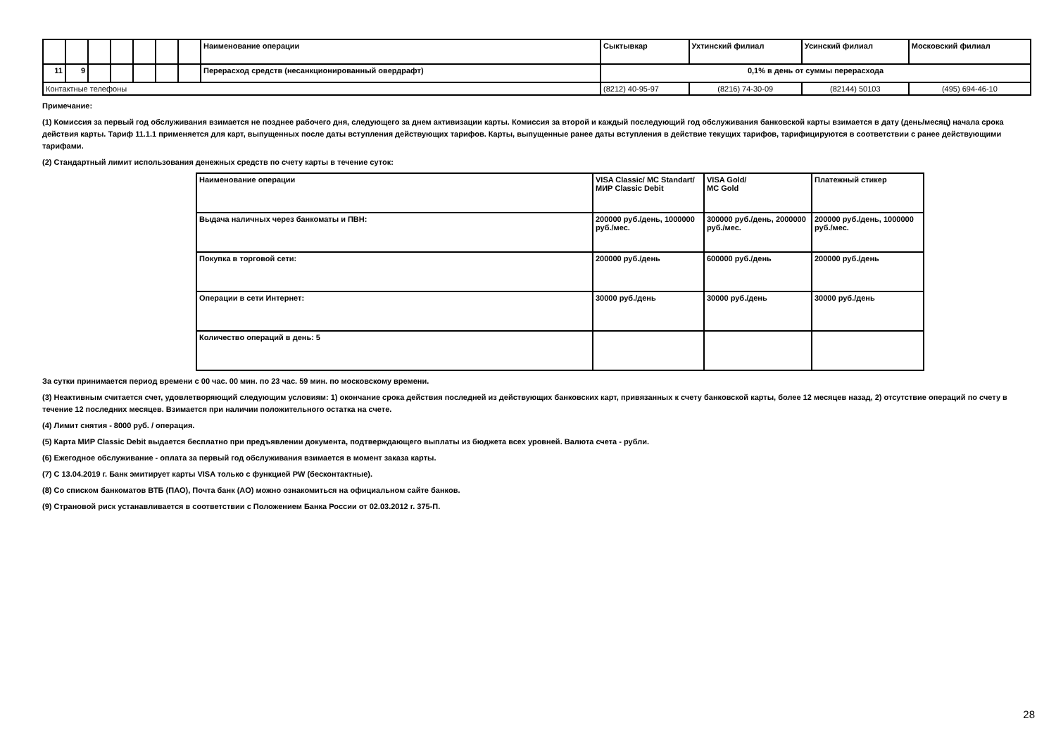| | | | | | | | Наименование операции | Сыктывкар | Ухтинский филиал | Усинский филиал | Московский филиал |
| 11 | 9 | | | | | | Перерасход средств (несанкционированный овердрафт) | 0,1% в день от суммы перерасхода | | | |
| Контактные телефоны | | | | | | | | (8212) 40-95-97 | (8216) 74-30-09 | (82144) 50103 | (495) 694-46-10 |
Примечание:
(1) Комиссия за первый год обслуживания взимается не позднее рабочего дня, следующего за днем активизации карты. Комиссия за второй и каждый последующий год обслуживания банковской карты взимается в дату (день/месяц) начала срока действия карты. Тариф 11.1.1 применяется для карт, выпущенных после даты вступления действующих тарифов. Карты, выпущенные ранее даты вступления в действие текущих тарифов, тарифицируются в соответствии с ранее действующими тарифами.
(2) Стандартный лимит использования денежных средств по счету карты в течение суток:
| Наименование операции | VISA Classic/ MC Standart/ МИР Classic Debit | VISA Gold/ MC Gold | Платежный стикер |
| Выдача наличных через банкоматы и ПВН: | 200000 руб./день, 1000000 руб./мес. | 300000 руб./день, 2000000 руб./мес. | 200000 руб./день, 1000000 руб./мес. |
| Покупка в торговой сети: | 200000 руб./день | 600000 руб./день | 200000 руб./день |
| Операции в сети Интернет: | 30000 руб./день | 30000 руб./день | 30000 руб./день |
| Количество операций в день: 5 | | | |
За сутки принимается период времени с 00 час. 00 мин. по 23 час. 59 мин. по московскому времени.
(3) Неактивным считается счет, удовлетворяющий следующим условиям: 1) окончание срока действия последней из действующих банковских карт, привязанных к счету банковской карты, более 12 месяцев назад, 2) отсутствие операций по счету в течение 12 последних месяцев. Взимается при наличии положительного остатка на счете.
(4) Лимит снятия - 8000 руб. / операция.
(5) Карта МИР Classic Debit выдается бесплатно при предъявлении документа, подтверждающего выплаты из бюджета всех уровней. Валюта счета - рубли.
(6) Ежегодное обслуживание - оплата за первый год обслуживания взимается в момент заказа карты.
(7) С 13.04.2019 г. Банк эмитирует карты VISA только с функцией PW (бесконтактные).
(8) Со списком банкоматов ВТБ (ПАО), Почта банк (АО) можно ознакомиться на официальном сайте банков.
(9) Страновой риск устанавливается в соответствии с Положением Банка России от 02.03.2012 г. 375-П.
28